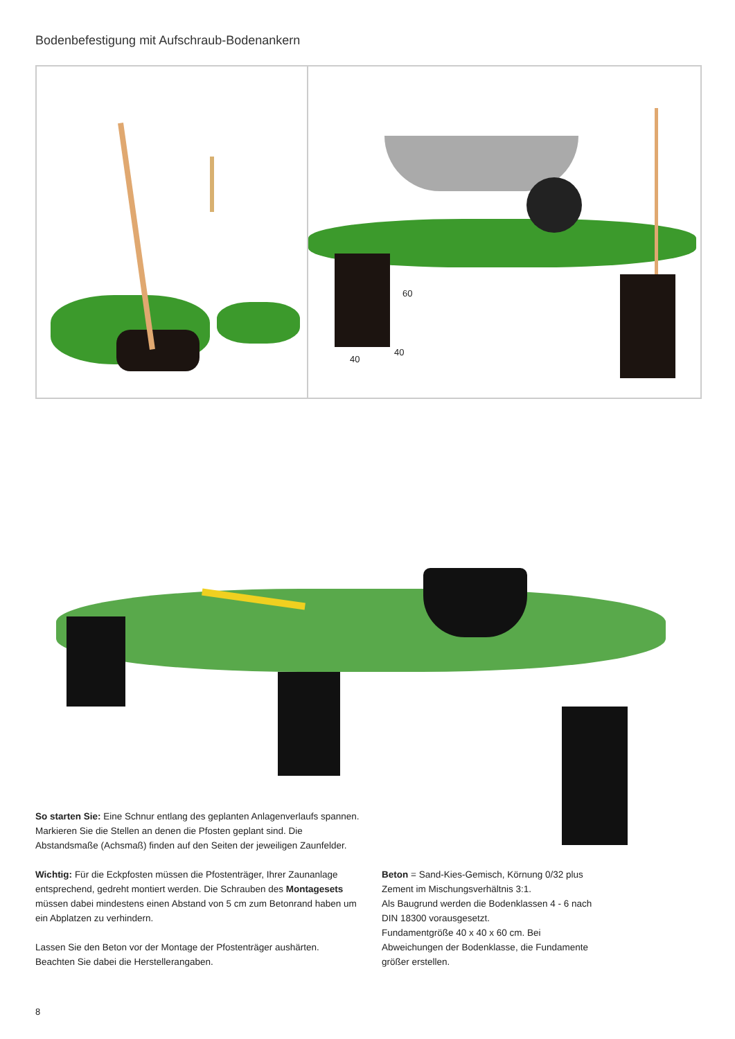Bodenbefestigung mit Aufschraub-Bodenankern
60
40
40
So starten Sie: Eine Schnur entlang des geplanten Anlagenverlaufs spannen. Markieren Sie die Stellen an denen die Pfosten geplant sind. Die Abstandsmaße (Achsmaß) finden auf den Seiten der jeweiligen Zaunfelder.
Wichtig: Für die Eckpfosten müssen die Pfostenträger, Ihrer Zaunanlage entsprechend, gedreht montiert werden. Die Schrauben des Montagesets müssen dabei mindestens einen Abstand von 5 cm zum Betonrand haben um ein Abplatzen zu verhindern.
Lassen Sie den Beton vor der Montage der Pfostenträger aushärten. Beachten Sie dabei die Herstellerangaben.
Beton = Sand-Kies-Gemisch, Körnung 0/32 plus Zement im Mischungsverhältnis 3:1.
Als Baugrund werden die Bodenklassen 4 - 6 nach DIN 18300 vorausgesetzt.
Fundamentgröße 40 x 40 x 60 cm. Bei Abweichungen der Bodenklasse, die Fundamente größer erstellen.
8